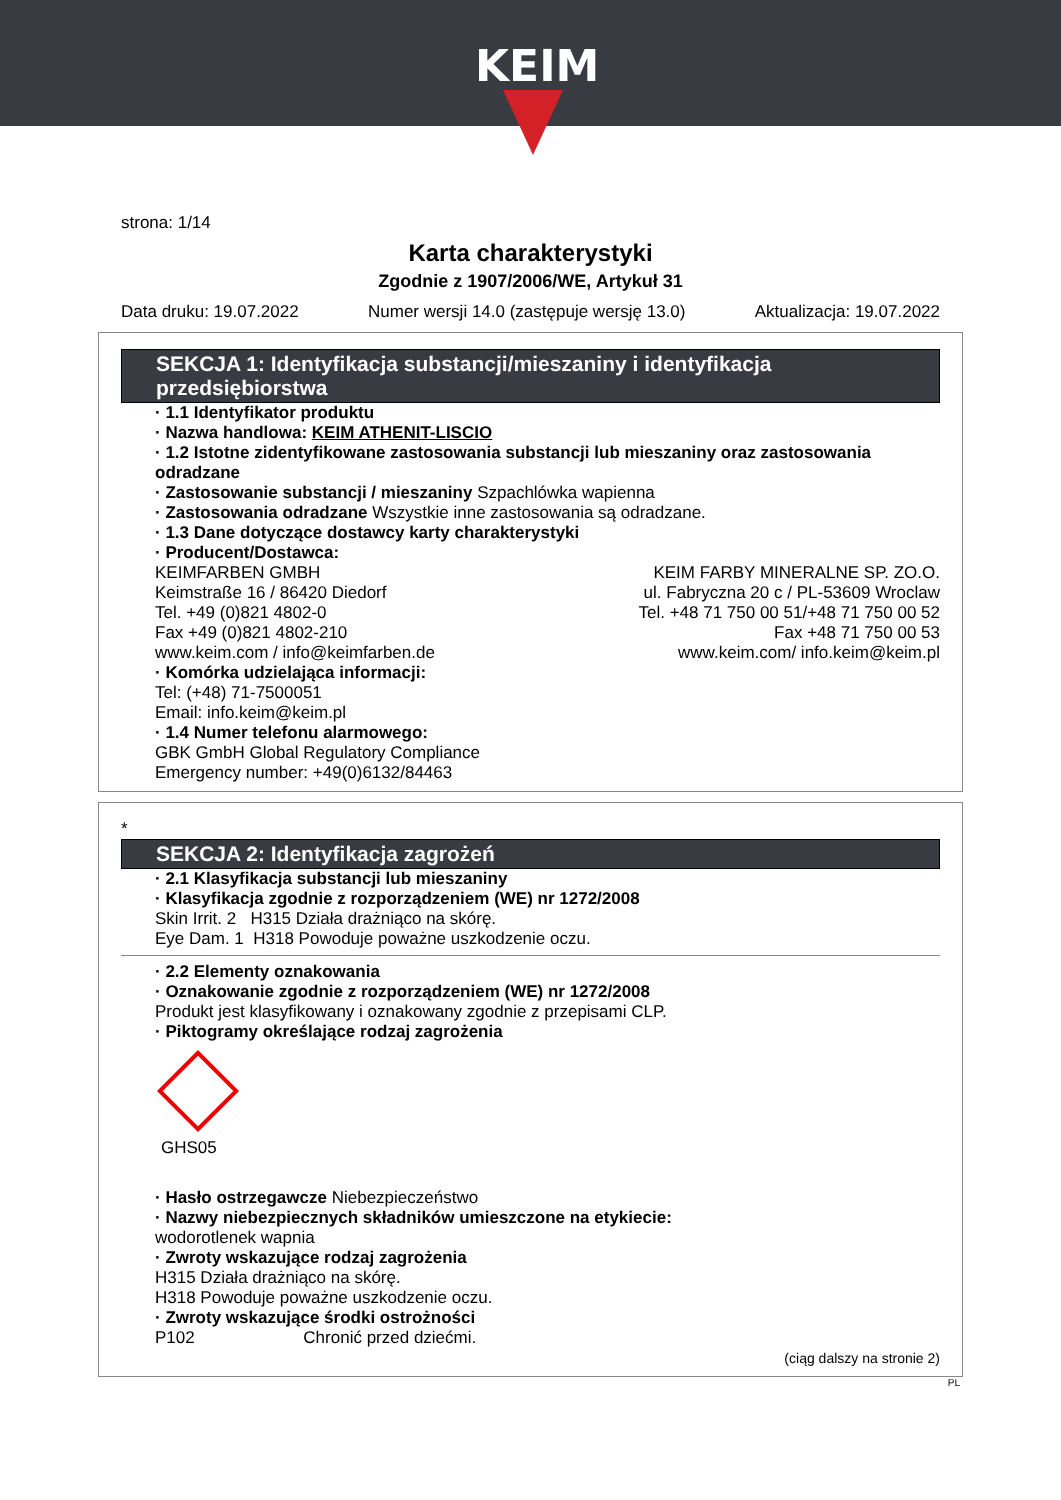KEIM
strona: 1/14
Karta charakterystyki
Zgodnie z 1907/2006/WE, Artykuł 31
Data druku: 19.07.2022 Numer wersji 14.0 (zastępuje wersję 13.0) Aktualizacja: 19.07.2022
SEKCJA 1: Identyfikacja substancji/mieszaniny i identyfikacja przedsiębiorstwa
· 1.1 Identyfikator produktu
· Nazwa handlowa: KEIM ATHENIT-LISCIO
· 1.2 Istotne zidentyfikowane zastosowania substancji lub mieszaniny oraz zastosowania odradzane
· Zastosowanie substancji / mieszaniny Szpachlówka wapienna
· Zastosowania odradzane Wszystkie inne zastosowania są odradzane.
· 1.3 Dane dotyczące dostawcy karty charakterystyki
· Producent/Dostawca:
KEIMFARBEN GMBH
Keimstraße 16 / 86420 Diedorf
Tel. +49 (0)821 4802-0
Fax +49 (0)821 4802-210
www.keim.com / info@keimfarben.de
KEIM FARBY MINERALNE SP. ZO.O.
ul. Fabryczna 20 c / PL-53609 Wroclaw
Tel. +48 71 750 00 51/+48 71 750 00 52
Fax +48 71 750 00 53
www.keim.com/ info.keim@keim.pl
· Komórka udzielająca informacji:
Tel: (+48) 71-7500051
Email: info.keim@keim.pl
· 1.4 Numer telefonu alarmowego:
GBK GmbH Global Regulatory Compliance
Emergency number: +49(0)6132/84463
*
SEKCJA 2: Identyfikacja zagrożeń
· 2.1 Klasyfikacja substancji lub mieszaniny
· Klasyfikacja zgodnie z rozporządzeniem (WE) nr 1272/2008
Skin Irrit. 2 H315 Działa drażniąco na skórę.
Eye Dam. 1 H318 Powoduje poważne uszkodzenie oczu.
· 2.2 Elementy oznakowania
· Oznakowanie zgodnie z rozporządzeniem (WE) nr 1272/2008
Produkt jest klasyfikowany i oznakowany zgodnie z przepisami CLP.
· Piktogramy określające rodzaj zagrożenia
GHS05
· Hasło ostrzegawcze Niebezpieczeństwo
· Nazwy niebezpiecznych składników umieszczone na etykiecie:
wodorotlenek wapnia
· Zwroty wskazujące rodzaj zagrożenia
H315 Działa drażniąco na skórę.
H318 Powoduje poważne uszkodzenie oczu.
· Zwroty wskazujące środki ostrożności
P102 Chronić przed dziećmi.
(ciąg dalszy na stronie 2)
PL